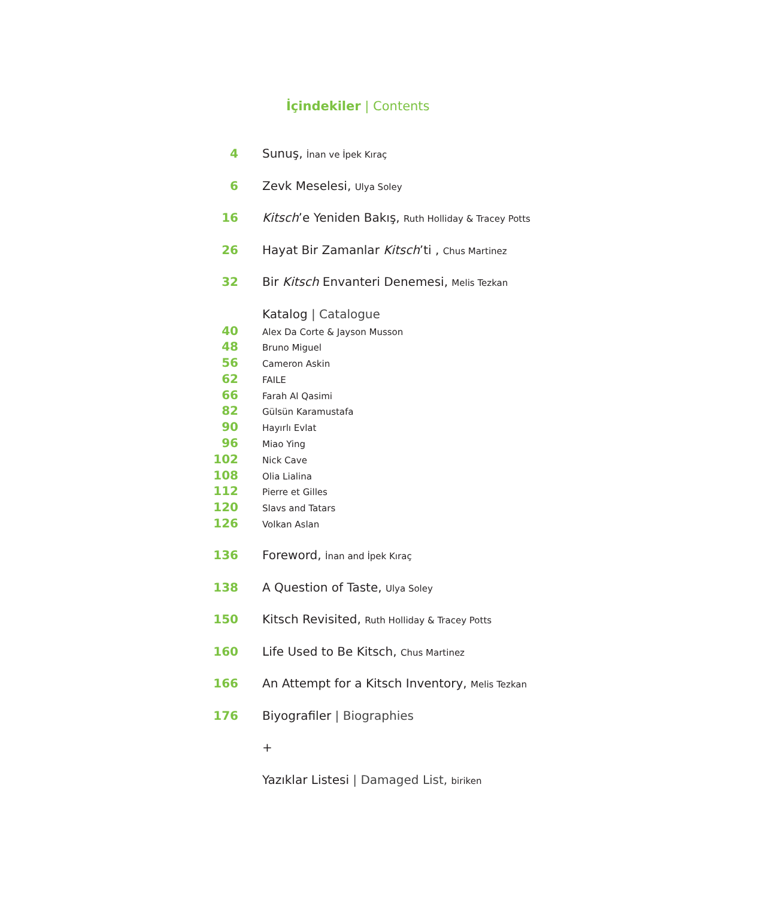İçindekiler | Contents
4 Sunuş, İnan ve İpek Kıraç
6 Zevk Meselesi, Ulya Soley
16 Kitsch’e Yeniden Bakış, Ruth Holliday & Tracey Potts
26 Hayat Bir Zamanlar Kitsch’ti , Chus Martinez
32 Bir Kitsch Envanteri Denemesi, Melis Tezkan
Katalog | Catalogue
40 Alex Da Corte & Jayson Musson
48 Bruno Miguel
56 Cameron Askin
62 FAILE
66 Farah Al Qasimi
82 Gülsün Karamustafa
90 Hayırlı Evlat
96 Miao Ying
102 Nick Cave
108 Olia Lialina
112 Pierre et Gilles
120 Slavs and Tatars
126 Volkan Aslan
136 Foreword, İnan and İpek Kıraç
138 A Question of Taste, Ulya Soley
150 Kitsch Revisited, Ruth Holliday & Tracey Potts
160 Life Used to Be Kitsch, Chus Martinez
166 An Attempt for a Kitsch Inventory, Melis Tezkan
176 Biyografiler | Biographies
+
Yazıklar Listesi | Damaged List, biriken